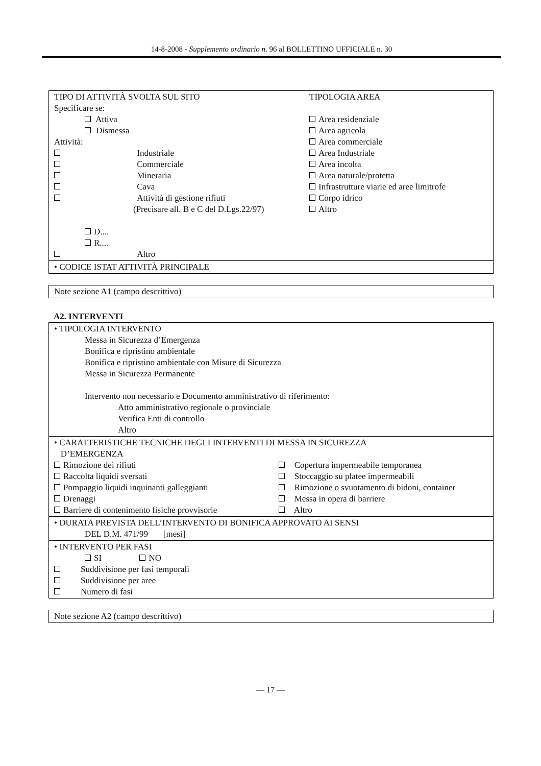14-8-2008 - Supplemento ordinario n. 96 al BOLLETTINO UFFICIALE n. 30
| / TIPO DI ATTIVITÀ SVOLTA SUL SITO Specificare se: Attiva Dismessa Attività: Industriale Commerciale Mineraria Cava Attività di gestione rifiuti (Precisare all. B e C del D.Lgs.22/97) D.... R.... Altro / TIPOLOGIA AREA Area residenziale Area agricola Area commerciale Area Industriale Area incolta Area naturale/protetta Infrastrutture viarie ed aree limitrofe Corpo idrico Altro / |
| • CODICE ISTAT ATTIVITÀ PRINCIPALE |
| Note sezione A1 (campo descrittivo) |
A2. INTERVENTI
| • TIPOLOGIA INTERVENTO Messa in Sicurezza d’Emergenza Bonifica e ripristino ambientale Bonifica e ripristino ambientale con Misure di Sicurezza Messa in Sicurezza Permanente Intervento non necessario e Documento amministrativo di riferimento: Atto amministrativo regionale o provinciale Verifica Enti di controllo Altro |
| • CARATTERISTICHE TECNICHE DEGLI INTERVENTI DI MESSA IN SICUREZZA D’EMERGENZA / Rimozione dei rifiuti Raccolta liquidi sversati Pompaggio liquidi inquinanti galleggianti Drenaggi Barriere di contenimento fisiche provvisorie / Copertura impermeabile temporanea Stoccaggio su platee impermeabili Rimozione o svuotamento di bidoni, container Messa in opera di barriere Altro / |
| • DURATA PREVISTA DELL’INTERVENTO DI BONIFICA APPROVATO AI SENSI DEL D.M. 471/99 [mesi] |
| • INTERVENTO PER FASI SI NO Suddivisione per fasi temporali Suddivisione per aree Numero di fasi |
| Note sezione A2 (campo descrittivo) |
— 17 —